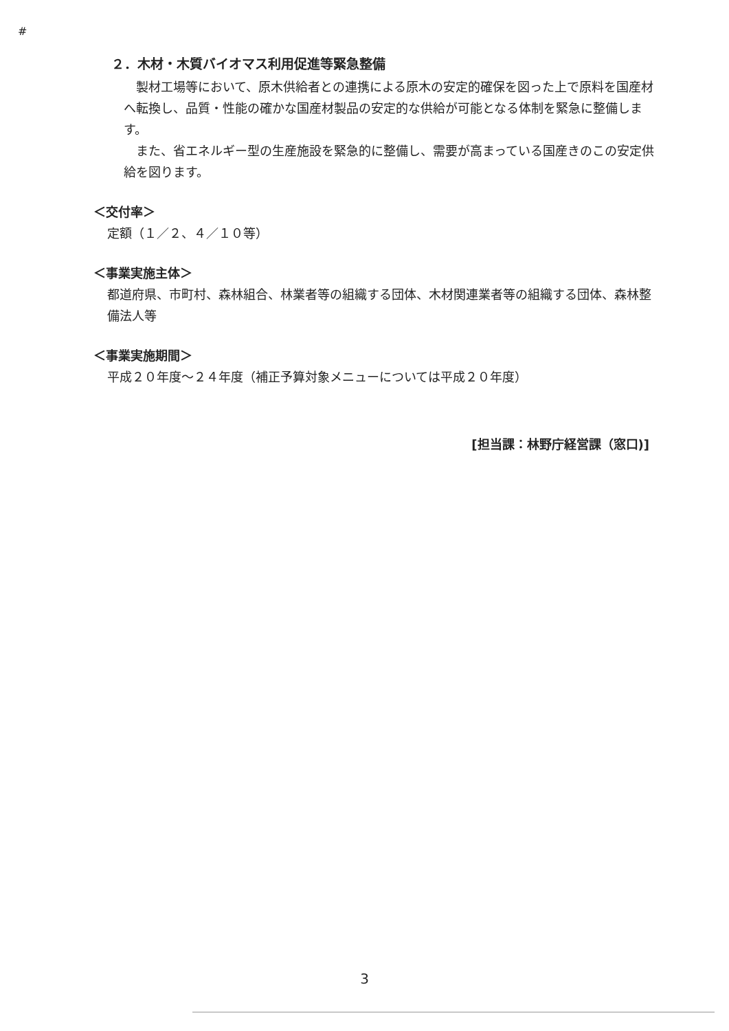#
２．木材・木質バイオマス利用促進等緊急整備
　製材工場等において、原木供給者との連携による原木の安定的確保を図った上で原料を国産材へ転換し、品質・性能の確かな国産材製品の安定的な供給が可能となる体制を緊急に整備します。
　また、省エネルギー型の生産施設を緊急的に整備し、需要が高まっている国産きのこの安定供給を図ります。
＜交付率＞
定額（１／２、４／１０等）
＜事業実施主体＞
都道府県、市町村、森林組合、林業者等の組織する団体、木材関連業者等の組織する団体、森林整備法人等
＜事業実施期間＞
平成２０年度～２４年度（補正予算対象メニューについては平成２０年度）
[担当課：林野庁経営課（窓口)]
3